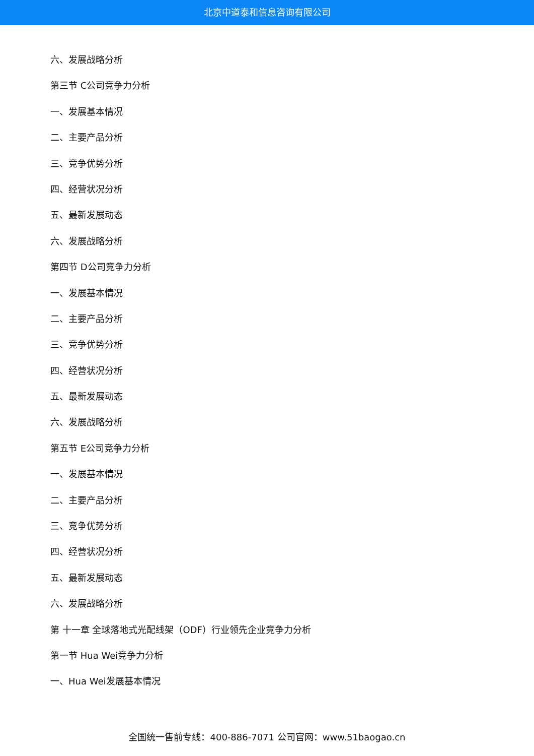北京中道泰和信息咨询有限公司
六、发展战略分析
第三节 C公司竞争力分析
一、发展基本情况
二、主要产品分析
三、竞争优势分析
四、经营状况分析
五、最新发展动态
六、发展战略分析
第四节 D公司竞争力分析
一、发展基本情况
二、主要产品分析
三、竞争优势分析
四、经营状况分析
五、最新发展动态
六、发展战略分析
第五节 E公司竞争力分析
一、发展基本情况
二、主要产品分析
三、竞争优势分析
四、经营状况分析
五、最新发展动态
六、发展战略分析
第 十一章 全球落地式光配线架（ODF）行业领先企业竞争力分析
第一节 Hua Wei竞争力分析
一、Hua Wei发展基本情况
全国统一售前专线：400-886-7071 公司官网：www.51baogao.cn